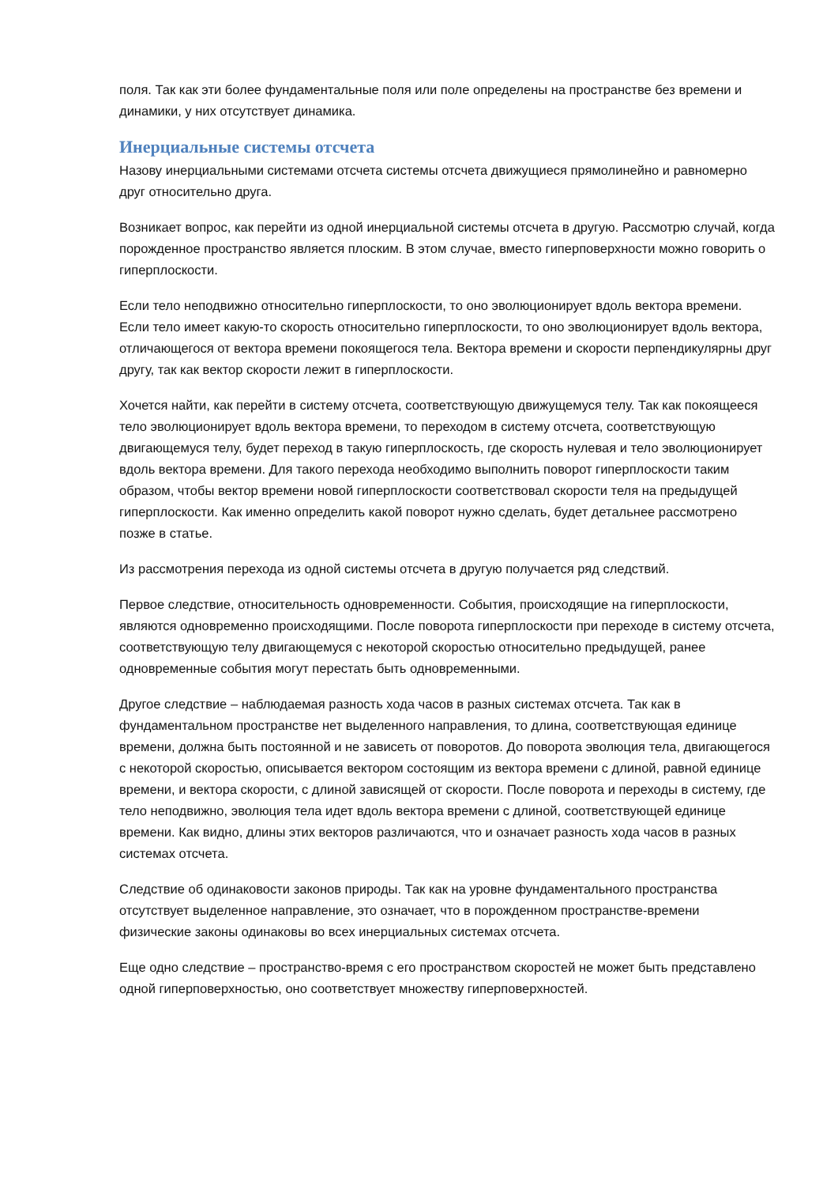поля. Так как эти более фундаментальные поля или поле определены на пространстве без времени и динамики, у них отсутствует динамика.
Инерциальные системы отсчета
Назову инерциальными системами отсчета системы отсчета движущиеся прямолинейно и равномерно друг относительно друга.
Возникает вопрос, как перейти из одной инерциальной системы отсчета в другую. Рассмотрю случай, когда порожденное пространство является плоским. В этом случае, вместо гиперповерхности можно говорить о гиперплоскости.
Если тело неподвижно относительно гиперплоскости, то оно эволюционирует вдоль вектора времени. Если тело имеет какую-то скорость относительно гиперплоскости, то оно эволюционирует вдоль вектора, отличающегося от вектора времени покоящегося тела. Вектора времени и скорости перпендикулярны друг другу, так как вектор скорости лежит в гиперплоскости.
Хочется найти, как перейти в систему отсчета, соответствующую движущемуся телу. Так как покоящееся тело эволюционирует вдоль вектора времени, то переходом в систему отсчета, соответствующую двигающемуся телу, будет переход в такую гиперплоскость, где скорость нулевая и тело эволюционирует вдоль вектора времени. Для такого перехода необходимо выполнить поворот гиперплоскости таким образом, чтобы вектор времени новой гиперплоскости соответствовал скорости теля на предыдущей гиперплоскости. Как именно определить какой поворот нужно сделать, будет детальнее рассмотрено позже в статье.
Из рассмотрения перехода из одной системы отсчета в другую получается ряд следствий.
Первое следствие, относительность одновременности. События, происходящие на гиперплоскости, являются одновременно происходящими. После поворота гиперплоскости при переходе в систему отсчета, соответствующую телу двигающемуся с некоторой скоростью относительно предыдущей, ранее одновременные события могут перестать быть одновременными.
Другое следствие – наблюдаемая разность хода часов в разных системах отсчета. Так как в фундаментальном пространстве нет выделенного направления, то длина, соответствующая единице времени, должна быть постоянной и не зависеть от поворотов. До поворота эволюция тела, двигающегося с некоторой скоростью, описывается вектором состоящим из вектора времени с длиной, равной единице времени, и вектора скорости, с длиной зависящей от скорости. После поворота и переходы в систему, где тело неподвижно, эволюция тела идет вдоль вектора времени с длиной, соответствующей единице времени. Как видно, длины этих векторов различаются, что и означает разность хода часов в разных системах отсчета.
Следствие об одинаковости законов природы. Так как на уровне фундаментального пространства отсутствует выделенное направление, это означает, что в порожденном пространстве-времени физические законы одинаковы во всех инерциальных системах отсчета.
Еще одно следствие – пространство-время с его пространством скоростей не может быть представлено одной гиперповерхностью, оно соответствует множеству гиперповерхностей.